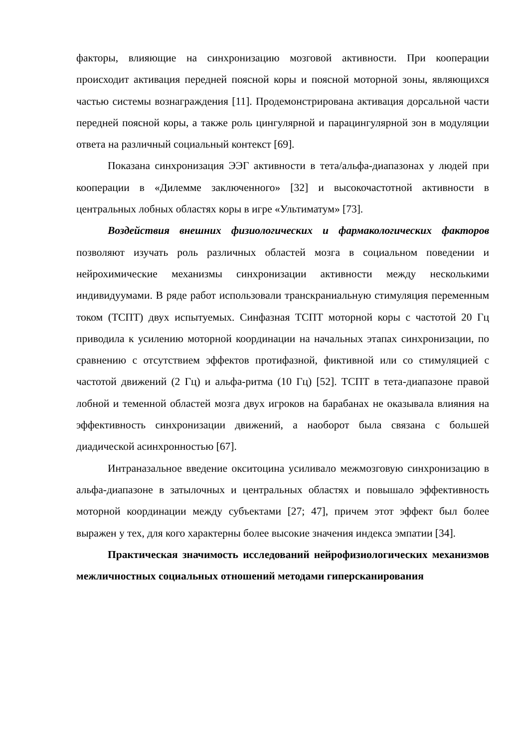факторы, влияющие на синхронизацию мозговой активности. При кооперации происходит активация передней поясной коры и поясной моторной зоны, являющихся частью системы вознаграждения [11]. Продемонстрирована активация дорсальной части передней поясной коры, а также роль цингулярной и парацингулярной зон в модуляции ответа на различный социальный контекст [69].
Показана синхронизация ЭЭГ активности в тета/альфа-диапазонах у людей при кооперации в «Дилемме заключенного» [32] и высокочастотной активности в центральных лобных областях коры в игре «Ультиматум» [73].
Воздействия внешних физиологических и фармакологических факторов позволяют изучать роль различных областей мозга в социальном поведении и нейрохимические механизмы синхронизации активности между несколькими индивидуумами. В ряде работ использовали транскраниальную стимуляция переменным током (ТСПТ) двух испытуемых. Синфазная ТСПТ моторной коры с частотой 20 Гц приводила к усилению моторной координации на начальных этапах синхронизации, по сравнению с отсутствием эффектов протифазной, фиктивной или со стимуляцией с частотой движений (2 Гц) и альфа-ритма (10 Гц) [52]. ТСПТ в тета-диапазоне правой лобной и теменной областей мозга двух игроков на барабанах не оказывала влияния на эффективность синхронизации движений, а наоборот была связана с большей диадической асинхронностью [67].
Интраназальное введение окситоцина усиливало межмозговую синхронизацию в альфа-диапазоне в затылочных и центральных областях и повышало эффективность моторной координации между субъектами [27; 47], причем этот эффект был более выражен у тех, для кого характерны более высокие значения индекса эмпатии [34].
Практическая значимость исследований нейрофизиологических механизмов межличностных социальных отношений методами гиперсканирования